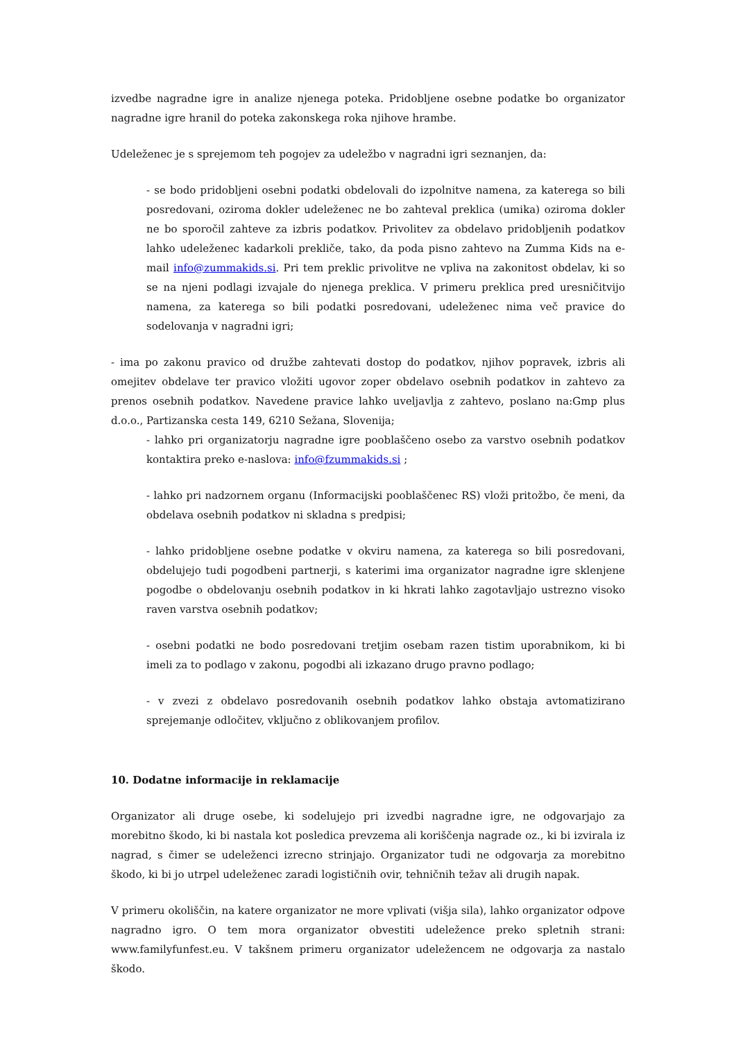izvedbe nagradne igre in analize njenega poteka. Pridobljene osebne podatke bo organizator nagradne igre hranil do poteka zakonskega roka njihove hrambe.
Udeleženec je s sprejemom teh pogojev za udeležbo v nagradni igri seznanjen, da:
- se bodo pridobljeni osebni podatki obdelovali do izpolnitve namena, za katerega so bili posredovani, oziroma dokler udeleženec ne bo zahteval preklica (umika) oziroma dokler ne bo sporočil zahteve za izbris podatkov. Privolitev za obdelavo pridobljenih podatkov lahko udeleženec kadarkoli prekliče, tako, da poda pisno zahtevo na Zumma Kids na e-mail info@zummakids.si. Pri tem preklic privolitve ne vpliva na zakonitost obdelav, ki so se na njeni podlagi izvajale do njenega preklica. V primeru preklica pred uresničitvijo namena, za katerega so bili podatki posredovani, udeleženec nima več pravice do sodelovanja v nagradni igri;
- ima po zakonu pravico od družbe zahtevati dostop do podatkov, njihov popravek, izbris ali omejitev obdelave ter pravico vložiti ugovor zoper obdelavo osebnih podatkov in zahtevo za prenos osebnih podatkov. Navedene pravice lahko uveljavlja z zahtevo, poslano na:Gmp plus d.o.o., Partizanska cesta 149, 6210 Sežana, Slovenija;
- lahko pri organizatorju nagradne igre pooblaščeno osebo za varstvo osebnih podatkov kontaktira preko e-naslova: info@fzummakids.si ;
- lahko pri nadzornem organu (Informacijski pooblaščenec RS) vloži pritožbo, če meni, da obdelava osebnih podatkov ni skladna s predpisi;
- lahko pridobljene osebne podatke v okviru namena, za katerega so bili posredovani, obdelujejo tudi pogodbeni partnerji, s katerimi ima organizator nagradne igre sklenjene pogodbe o obdelovanju osebnih podatkov in ki hkrati lahko zagotavljajo ustrezno visoko raven varstva osebnih podatkov;
- osebni podatki ne bodo posredovani tretjim osebam razen tistim uporabnikom, ki bi imeli za to podlago v zakonu, pogodbi ali izkazano drugo pravno podlago;
- v zvezi z obdelavo posredovanih osebnih podatkov lahko obstaja avtomatizirano sprejemanje odločitev, vključno z oblikovanjem profilov.
10. Dodatne informacije in reklamacije
Organizator ali druge osebe, ki sodelujejo pri izvedbi nagradne igre, ne odgovarjajo za morebitno škodo, ki bi nastala kot posledica prevzema ali koriščenja nagrade oz., ki bi izvirala iz nagrad, s čimer se udeleženci izrecno strinjajo. Organizator tudi ne odgovarja za morebitno škodo, ki bi jo utrpel udeleženec zaradi logističnih ovir, tehničnih težav ali drugih napak.
V primeru okoliščin, na katere organizator ne more vplivati (višja sila), lahko organizator odpove nagradno igro. O tem mora organizator obvestiti udeležence preko spletnih strani: www.familyfunfest.eu. V takšnem primeru organizator udeležencem ne odgovarja za nastalo škodo.